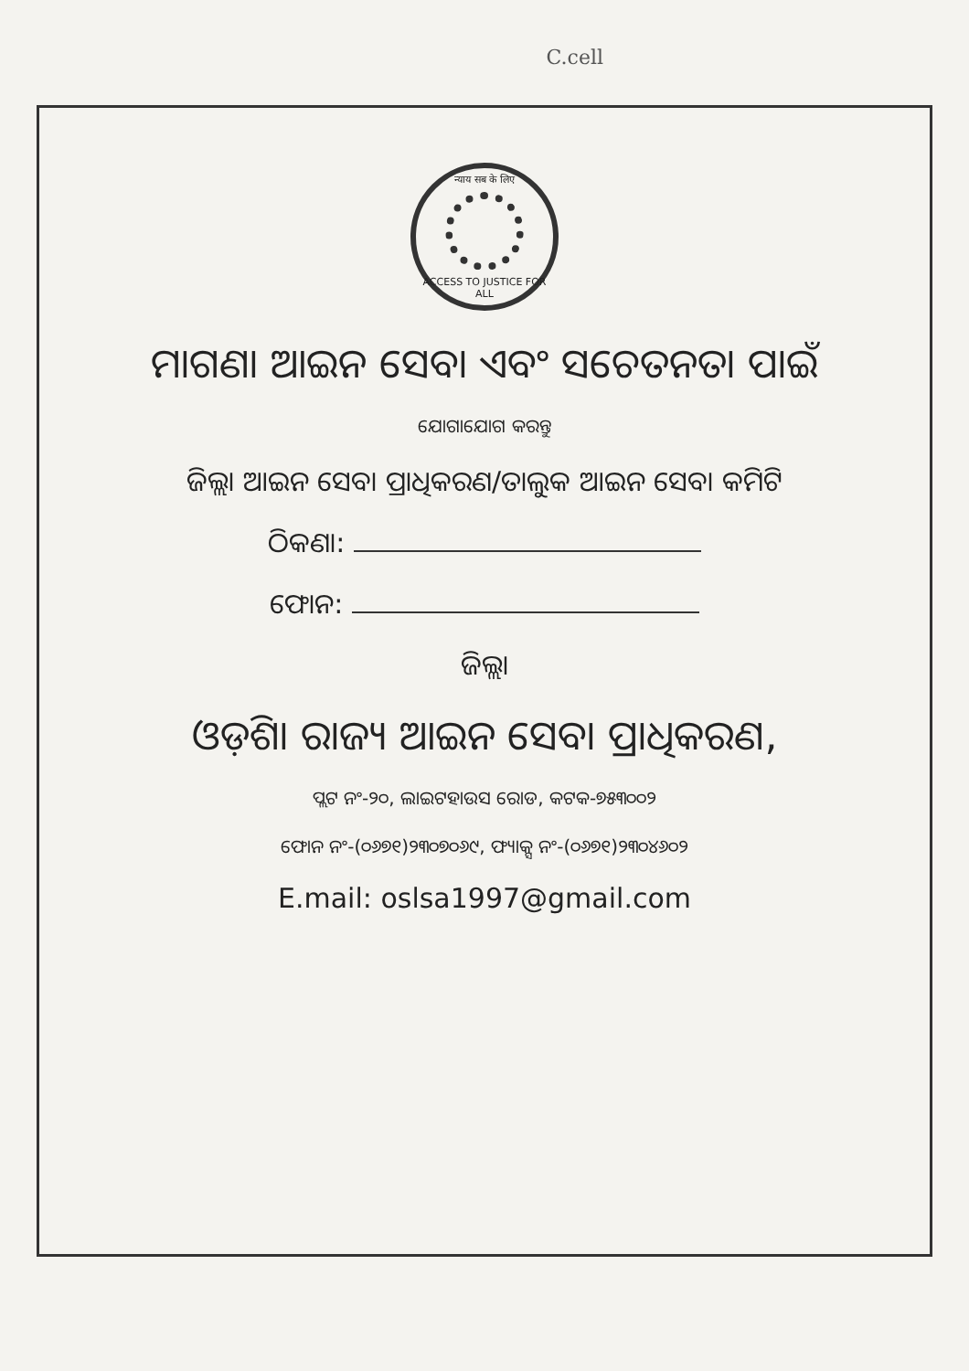C.cell
न्याय सब के लिए
ACCESS TO JUSTICE FOR ALL
ମାଗଣା ଆଇନ ସେବା ଏବଂ ସଚେତନତା ପାଇଁ
ଯୋଗାଯୋଗ କରନ୍ତୁ
ଜିଲ୍ଲା ଆଇନ ସେବା ପ୍ରାଧିକରଣ/ତାଲୁକ ଆଇନ ସେବା କମିଟି
ଠିକଣା:
ଫୋନ:
ଜିଲ୍ଲା
ଓଡ଼ିଶା ରାଜ୍ୟ ଆଇନ ସେବା ପ୍ରାଧିକରଣ,
ପ୍ଲଟ ନଂ-୨୦, ଲାଇଟହାଉସ ରୋଡ, କଟକ-୭୫୩୦୦୨
ଫୋନ ନଂ-(୦୬୭୧)୨୩୦୭୦୬୯, ଫ୍ୟାକ୍ସ ନଂ-(୦୬୭୧)୨୩୦୪୬୦୨
E.mail: oslsa1997@gmail.com